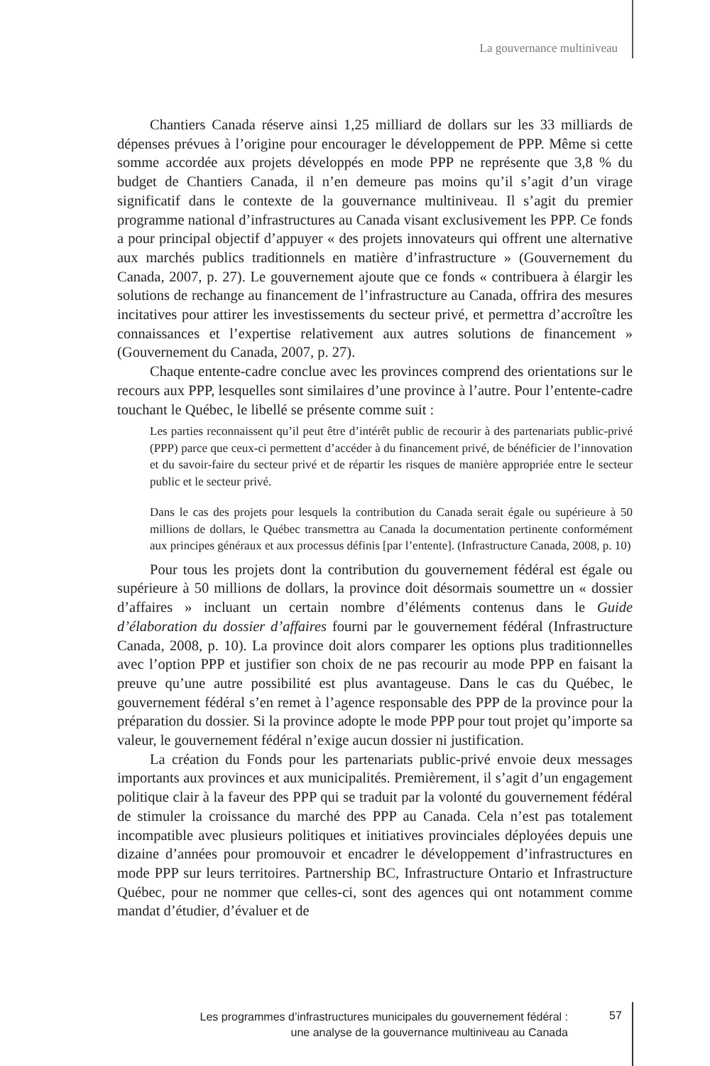La gouvernance multiniveau
Chantiers Canada réserve ainsi 1,25 milliard de dollars sur les 33 milliards de dépenses prévues à l’origine pour encourager le développement de PPP. Même si cette somme accordée aux projets développés en mode PPP ne représente que 3,8 % du budget de Chantiers Canada, il n’en demeure pas moins qu’il s’agit d’un virage significatif dans le contexte de la gouvernance multiniveau. Il s’agit du premier programme national d’infrastructures au Canada visant exclusivement les PPP. Ce fonds a pour principal objectif d’appuyer « des projets innovateurs qui offrent une alternative aux marchés publics traditionnels en matière d’infrastructure » (Gouvernement du Canada, 2007, p. 27). Le gouvernement ajoute que ce fonds « contribuera à élargir les solutions de rechange au financement de l’infrastructure au Canada, offrira des mesures incitatives pour attirer les investissements du secteur privé, et permettra d’accroître les connaissances et l’expertise relativement aux autres solutions de financement » (Gouvernement du Canada, 2007, p. 27).
Chaque entente-cadre conclue avec les provinces comprend des orientations sur le recours aux PPP, lesquelles sont similaires d’une province à l’autre. Pour l’entente-cadre touchant le Québec, le libellé se présente comme suit :
Les parties reconnaissent qu’il peut être d’intérêt public de recourir à des partenariats public-privé (PPP) parce que ceux-ci permettent d’accéder à du financement privé, de bénéficier de l’innovation et du savoir-faire du secteur privé et de répartir les risques de manière appropriée entre le secteur public et le secteur privé.
Dans le cas des projets pour lesquels la contribution du Canada serait égale ou supérieure à 50 millions de dollars, le Québec transmettra au Canada la documentation pertinente conformément aux principes généraux et aux processus définis [par l’entente]. (Infrastructure Canada, 2008, p. 10)
Pour tous les projets dont la contribution du gouvernement fédéral est égale ou supérieure à 50 millions de dollars, la province doit désormais soumettre un « dossier d’affaires » incluant un certain nombre d’éléments contenus dans le Guide d’élaboration du dossier d’affaires fourni par le gouvernement fédéral (Infrastructure Canada, 2008, p. 10). La province doit alors comparer les options plus traditionnelles avec l’option PPP et justifier son choix de ne pas recourir au mode PPP en faisant la preuve qu’une autre possibilité est plus avantageuse. Dans le cas du Québec, le gouvernement fédéral s’en remet à l’agence responsable des PPP de la province pour la préparation du dossier. Si la province adopte le mode PPP pour tout projet qu’importe sa valeur, le gouvernement fédéral n’exige aucun dossier ni justification.
La création du Fonds pour les partenariats public-privé envoie deux messages importants aux provinces et aux municipalités. Premièrement, il s’agit d’un engagement politique clair à la faveur des PPP qui se traduit par la volonté du gouvernement fédéral de stimuler la croissance du marché des PPP au Canada. Cela n’est pas totalement incompatible avec plusieurs politiques et initiatives provinciales déployées depuis une dizaine d’années pour promouvoir et encadrer le développement d’infrastructures en mode PPP sur leurs territoires. Partnership BC, Infrastructure Ontario et Infrastructure Québec, pour ne nommer que celles-ci, sont des agences qui ont notamment comme mandat d’étudier, d’évaluer et de
Les programmes d’infrastructures municipales du gouvernement fédéral :
une analyse de la gouvernance multiniveau au Canada
57